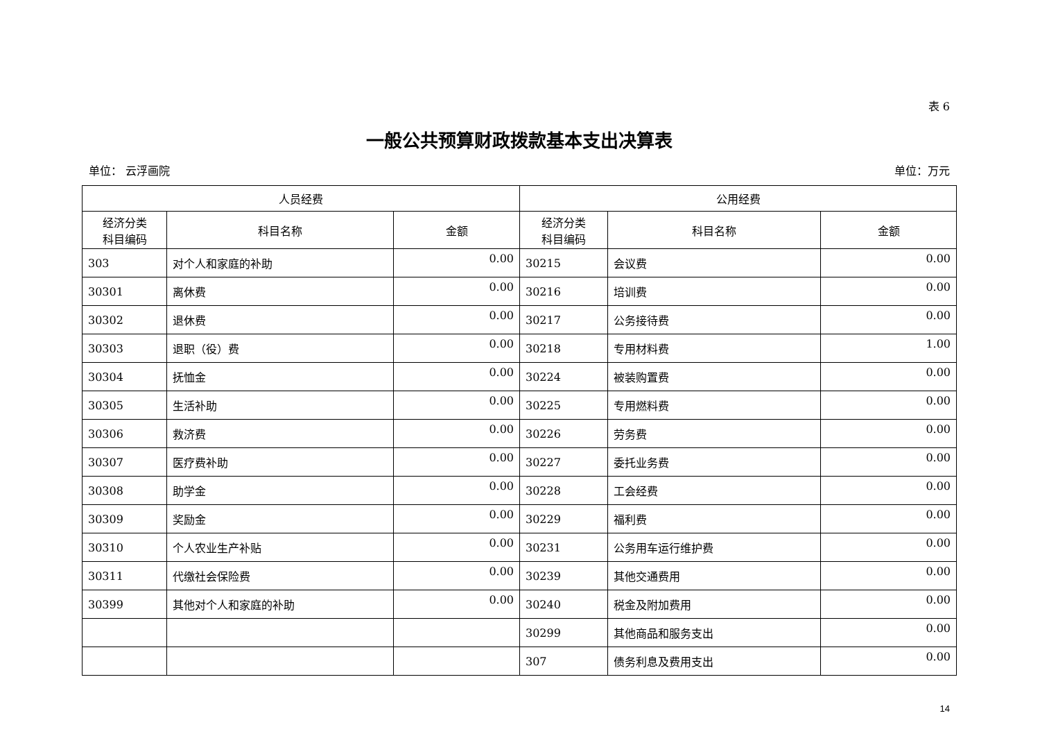表 6
一般公共预算财政拨款基本支出决算表
单位： 云浮画院 单位：万元
| 人员经费 | | | 公用经费 | | |
| --- | --- | --- | --- | --- | --- |
| 经济分类 科目编码 | 科目名称 | 金额 | 经济分类 科目编码 | 科目名称 | 金额 |
| 303 | 对个人和家庭的补助 | 0.00 | 30215 | 会议费 | 0.00 |
| 30301 | 离休费 | 0.00 | 30216 | 培训费 | 0.00 |
| 30302 | 退休费 | 0.00 | 30217 | 公务接待费 | 0.00 |
| 30303 | 退职（役）费 | 0.00 | 30218 | 专用材料费 | 1.00 |
| 30304 | 抚恤金 | 0.00 | 30224 | 被装购置费 | 0.00 |
| 30305 | 生活补助 | 0.00 | 30225 | 专用燃料费 | 0.00 |
| 30306 | 救济费 | 0.00 | 30226 | 劳务费 | 0.00 |
| 30307 | 医疗费补助 | 0.00 | 30227 | 委托业务费 | 0.00 |
| 30308 | 助学金 | 0.00 | 30228 | 工会经费 | 0.00 |
| 30309 | 奖励金 | 0.00 | 30229 | 福利费 | 0.00 |
| 30310 | 个人农业生产补贴 | 0.00 | 30231 | 公务用车运行维护费 | 0.00 |
| 30311 | 代缴社会保险费 | 0.00 | 30239 | 其他交通费用 | 0.00 |
| 30399 | 其他对个人和家庭的补助 | 0.00 | 30240 | 税金及附加费用 | 0.00 |
| | | | 30299 | 其他商品和服务支出 | 0.00 |
| | | | 307 | 债务利息及费用支出 | 0.00 |
14